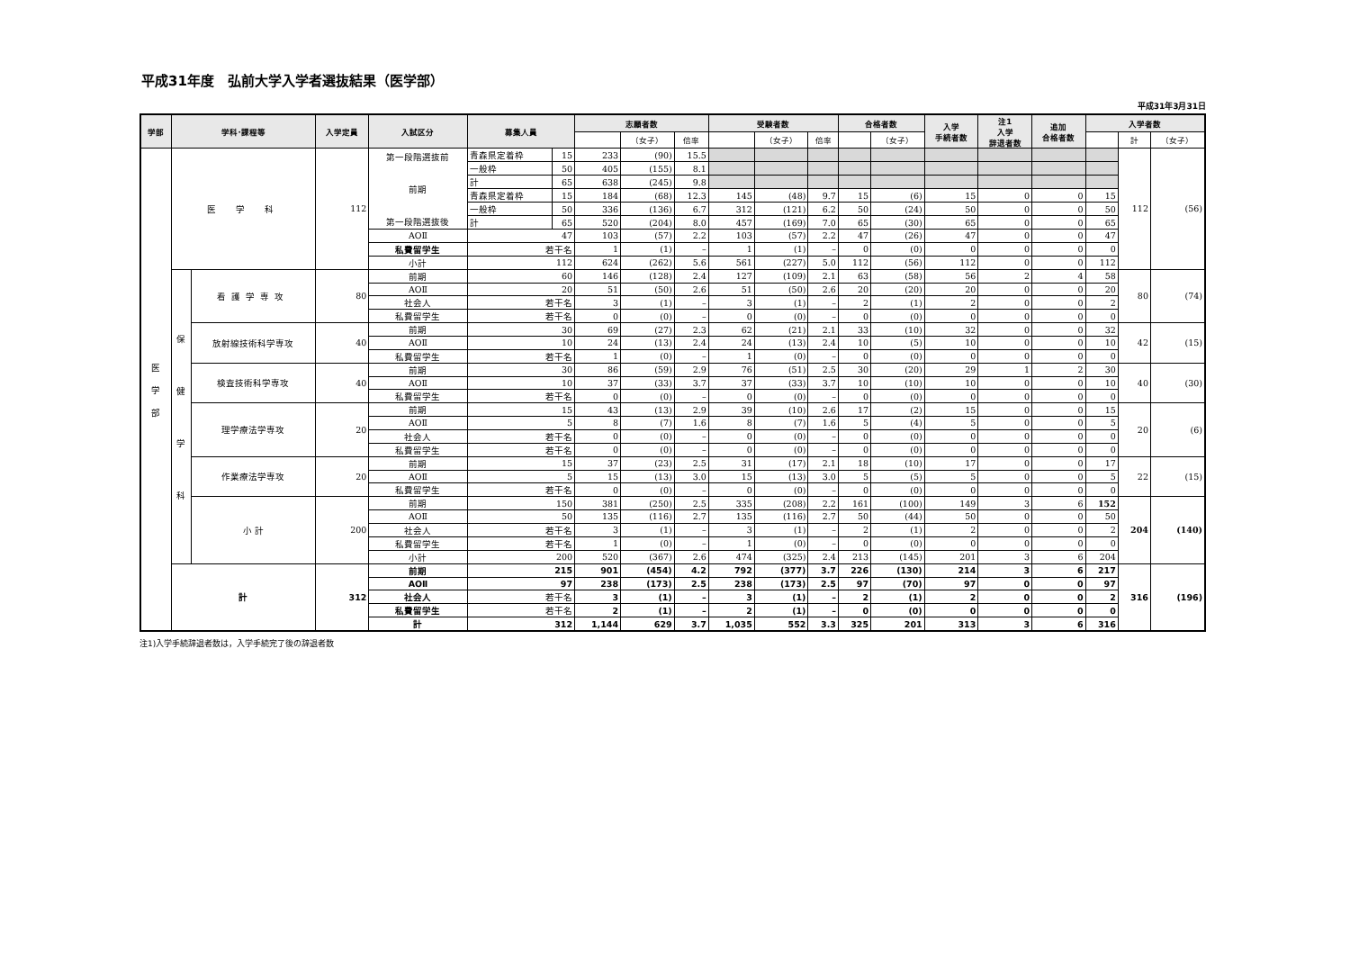平成31年度　弘前大学入学者選抜結果（医学部）
平成31年3月31日
| 学部 | 学科･課程等 | | 入学定員 | 入試区分 | 募集人員 | | 志願者数 | | | 受験者数 | | | 合格者数 | | 入学 手続者数 | 注1 入学 辞退者数 | 追加 合格者数 | 入学者数 | | |
| --- | --- | --- | --- | --- | --- | --- | --- | --- | --- | --- | --- | --- | --- | --- | --- | --- | --- | --- | --- | --- |
| | | | | | | | | （女子） | 倍率 | | （女子） | 倍率 | | （女子） | | | | | 計 | （女子） |
| 医 学 部 | 医 学 科 | | 112 | 第一段階選抜前 前期 第一段階選抜後 | 青森県定着枠 | 15 | 233 | (90) | 15.5 | | | | | | | | | | 112 | (56) |
| | | | | | 一般枠 | 50 | 405 | (155) | 8.1 | | | | | | | | | | | |
| | | | | | 計 | 65 | 638 | (245) | 9.8 | | | | | | | | | | | |
| | | | | | 青森県定着枠 | 15 | 184 | (68) | 12.3 | 145 | (48) | 9.7 | 15 | (6) | 15 | 0 | 0 | 15 | | |
| | | | | | 一般枠 | 50 | 336 | (136) | 6.7 | 312 | (121) | 6.2 | 50 | (24) | 50 | 0 | 0 | 50 | | |
| | | | | | 計 | 65 | 520 | (204) | 8.0 | 457 | (169) | 7.0 | 65 | (30) | 65 | 0 | 0 | 65 | | |
| | | | | AOⅡ | 47 | | 103 | (57) | 2.2 | 103 | (57) | 2.2 | 47 | (26) | 47 | 0 | 0 | 47 | | |
| | | | | 私費留学生 | 若干名 | | 1 | (1) | – | 1 | (1) | – | 0 | (0) | 0 | 0 | 0 | 0 | | |
| | | | | 小計 | 112 | | 624 | (262) | 5.6 | 561 | (227) | 5.0 | 112 | (56) | 112 | 0 | 0 | 112 | | |
| | 保 健 学 科 | 看護学専攻 | 80 | 前期 | 60 | | 146 | (128) | 2.4 | 127 | (109) | 2.1 | 63 | (58) | 56 | 2 | 4 | 58 | 80 | (74) |
| | | | | AOⅡ | 20 | | 51 | (50) | 2.6 | 51 | (50) | 2.6 | 20 | (20) | 20 | 0 | 0 | 20 | | |
| | | | | 社会人 | 若干名 | | 3 | (1) | – | 3 | (1) | – | 2 | (1) | 2 | 0 | 0 | 2 | | |
| | | | | 私費留学生 | 若干名 | | 0 | (0) | – | 0 | (0) | – | 0 | (0) | 0 | 0 | 0 | 0 | | |
| | | 放射線技術科学専攻 | 40 | 前期 | 30 | | 69 | (27) | 2.3 | 62 | (21) | 2.1 | 33 | (10) | 32 | 0 | 0 | 32 | 42 | (15) |
| | | | | AOⅡ | 10 | | 24 | (13) | 2.4 | 24 | (13) | 2.4 | 10 | (5) | 10 | 0 | 0 | 10 | | |
| | | | | 私費留学生 | 若干名 | | 1 | (0) | – | 1 | (0) | – | 0 | (0) | 0 | 0 | 0 | 0 | | |
| | | 検査技術科学専攻 | 40 | 前期 | 30 | | 86 | (59) | 2.9 | 76 | (51) | 2.5 | 30 | (20) | 29 | 1 | 2 | 30 | 40 | (30) |
| | | | | AOⅡ | 10 | | 37 | (33) | 3.7 | 37 | (33) | 3.7 | 10 | (10) | 10 | 0 | 0 | 10 | | |
| | | | | 私費留学生 | 若干名 | | 0 | (0) | – | 0 | (0) | – | 0 | (0) | 0 | 0 | 0 | 0 | | |
| | | 理学療法学専攻 | 20 | 前期 | 15 | | 43 | (13) | 2.9 | 39 | (10) | 2.6 | 17 | (2) | 15 | 0 | 0 | 15 | 20 | (6) |
| | | | | AOⅡ | 5 | | 8 | (7) | 1.6 | 8 | (7) | 1.6 | 5 | (4) | 5 | 0 | 0 | 5 | | |
| | | | | 社会人 | 若干名 | | 0 | (0) | – | 0 | (0) | – | 0 | (0) | 0 | 0 | 0 | 0 | | |
| | | | | 私費留学生 | 若干名 | | 0 | (0) | – | 0 | (0) | – | 0 | (0) | 0 | 0 | 0 | 0 | | |
| | | 作業療法学専攻 | 20 | 前期 | 15 | | 37 | (23) | 2.5 | 31 | (17) | 2.1 | 18 | (10) | 17 | 0 | 0 | 17 | 22 | (15) |
| | | | | AOⅡ | 5 | | 15 | (13) | 3.0 | 15 | (13) | 3.0 | 5 | (5) | 5 | 0 | 0 | 5 | | |
| | | | | 私費留学生 | 若干名 | | 0 | (0) | – | 0 | (0) | – | 0 | (0) | 0 | 0 | 0 | 0 | | |
| | | 小 計 | 200 | 前期 | 150 | | 381 | (250) | 2.5 | 335 | (208) | 2.2 | 161 | (100) | 149 | 3 | 6 | 152 | 204 | (140) |
| | | | | AOⅡ | 50 | | 135 | (116) | 2.7 | 135 | (116) | 2.7 | 50 | (44) | 50 | 0 | 0 | 50 | | |
| | | | | 社会人 | 若干名 | | 3 | (1) | – | 3 | (1) | – | 2 | (1) | 2 | 0 | 0 | 2 | | |
| | | | | 私費留学生 | 若干名 | | 1 | (0) | – | 1 | (0) | – | 0 | (0) | 0 | 0 | 0 | 0 | | |
| | | | | 小計 | 200 | | 520 | (367) | 2.6 | 474 | (325) | 2.4 | 213 | (145) | 201 | 3 | 6 | 204 | | |
| | 計 | | 312 | 前期 | 215 | | 901 | (454) | 4.2 | 792 | (377) | 3.7 | 226 | (130) | 214 | 3 | 6 | 217 | 316 | (196) |
| | | | | AOⅡ | 97 | | 238 | (173) | 2.5 | 238 | (173) | 2.5 | 97 | (70) | 97 | 0 | 0 | 97 | | |
| | | | | 社会人 | 若干名 | | 3 | (1) | – | 3 | (1) | – | 2 | (1) | 2 | 0 | 0 | 2 | | |
| | | | | 私費留学生 | 若干名 | | 2 | (1) | – | 2 | (1) | – | 0 | (0) | 0 | 0 | 0 | 0 | | |
| | | | | 計 | 312 | | 1,144 | 629 | 3.7 | 1,035 | 552 | 3.3 | 325 | 201 | 313 | 3 | 6 | 316 | | |
注1)入学手続辞退者数は，入学手続完了後の辞退者数